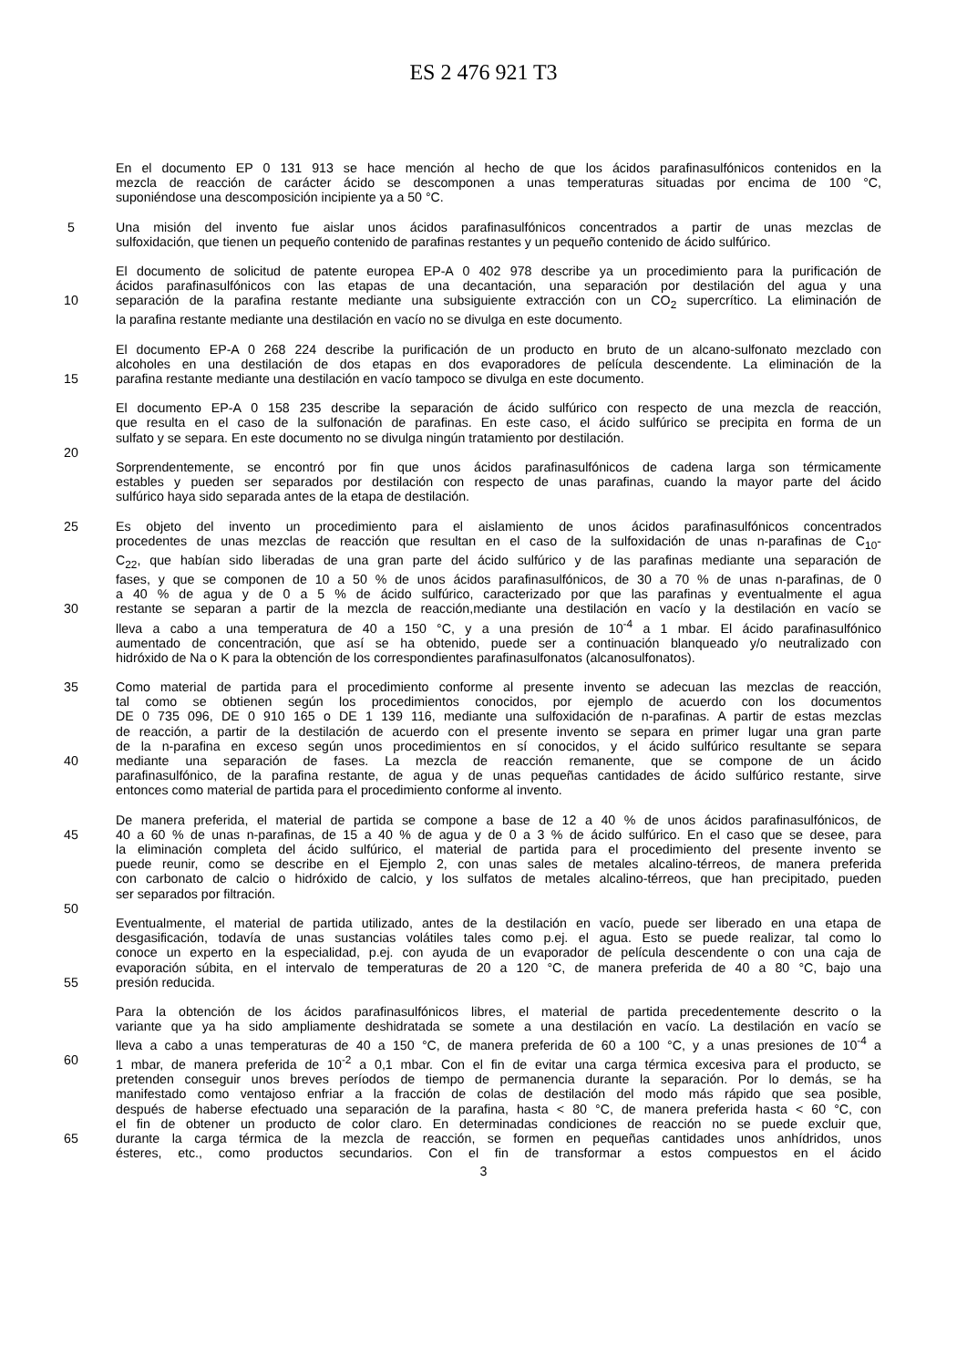ES 2 476 921 T3
En el documento EP 0 131 913 se hace mención al hecho de que los ácidos parafinasulfónicos contenidos en la
mezcla de reacción de carácter ácido se descomponen a unas temperaturas situadas por encima de 100 °C,
suponiéndose una descomposición incipiente ya a 50 °C.
5 Una misión del invento fue aislar unos ácidos parafinasulfónicos concentrados a partir de unas mezclas de
sulfoxidación, que tienen un pequeño contenido de parafinas restantes y un pequeño contenido de ácido sulfúrico.
El documento de solicitud de patente europea EP-A 0 402 978 describe ya un procedimiento para la purificación de
ácidos parafinasulfónicos con las etapas de una decantación, una separación por destilación del agua y una
10 separación de la parafina restante mediante una subsiguiente extracción con un CO<sub>2</sub> supercrítico. La eliminación de
la parafina restante mediante una destilación en vacío no se divulga en este documento.
El documento EP-A 0 268 224 describe la purificación de un producto en bruto de un alcano-sulfonato mezclado con
alcoholes en una destilación de dos etapas en dos evaporadores de película descendente. La eliminación de la
15 parafina restante mediante una destilación en vacío tampoco se divulga en este documento.
El documento EP-A 0 158 235 describe la separación de ácido sulfúrico con respecto de una mezcla de reacción,
que resulta en el caso de la sulfonación de parafinas. En este caso, el ácido sulfúrico se precipita en forma de un
sulfato y se separa. En este documento no se divulga ningún tratamiento por destilación.
20
Sorprendentemente, se encontró por fin que unos ácidos parafinasulfónicos de cadena larga son térmicamente
estables y pueden ser separados por destilación con respecto de unas parafinas, cuando la mayor parte del ácido
sulfúrico haya sido separada antes de la etapa de destilación.
25 Es objeto del invento un procedimiento para el aislamiento de unos ácidos parafinasulfónicos concentrados
procedentes de unas mezclas de reacción que resultan en el caso de la sulfoxidación de unas n-parafinas de C<sub>10</sub>-
C<sub>22</sub>, que habían sido liberadas de una gran parte del ácido sulfúrico y de las parafinas mediante una separación de
fases, y que se componen de 10 a 50 % de unos ácidos parafinasulfónicos, de 30 a 70 % de unas n-parafinas, de 0
a 40 % de agua y de 0 a 5 % de ácido sulfúrico, caracterizado por que las parafinas y eventualmente el agua
30 restante se separan a partir de la mezcla de reacción,mediante una destilación en vacío y la destilación en vacío se
lleva a cabo a una temperatura de 40 a 150 °C, y a una presión de 10<sup>-4</sup> a 1 mbar. El ácido parafinasulfónico
aumentado de concentración, que así se ha obtenido, puede ser a continuación blanqueado y/o neutralizado con
hidróxido de Na o K para la obtención de los correspondientes parafinasulfonatos (alcanosulfonatos).
35 Como material de partida para el procedimiento conforme al presente invento se adecuan las mezclas de reacción,
tal como se obtienen según los procedimientos conocidos, por ejemplo de acuerdo con los documentos
DE 0 735 096, DE 0 910 165 o DE 1 139 116, mediante una sulfoxidación de n-parafinas. A partir de estas mezclas
de reacción, a partir de la destilación de acuerdo con el presente invento se separa en primer lugar una gran parte
de la n-parafina en exceso según unos procedimientos en sí conocidos, y el ácido sulfúrico resultante se separa
40 mediante una separación de fases. La mezcla de reacción remanente, que se compone de un ácido
parafinasulfónico, de la parafina restante, de agua y de unas pequeñas cantidades de ácido sulfúrico restante, sirve
entonces como material de partida para el procedimiento conforme al invento.
De manera preferida, el material de partida se compone a base de 12 a 40 % de unos ácidos parafinasulfónicos, de
45 40 a 60 % de unas n-parafinas, de 15 a 40 % de agua y de 0 a 3 % de ácido sulfúrico. En el caso que se desee, para
la eliminación completa del ácido sulfúrico, el material de partida para el procedimiento del presente invento se
puede reunir, como se describe en el Ejemplo 2, con unas sales de metales alcalino-térreos, de manera preferida
con carbonato de calcio o hidróxido de calcio, y los sulfatos de metales alcalino-térreos, que han precipitado, pueden
ser separados por filtración.
50
Eventualmente, el material de partida utilizado, antes de la destilación en vacío, puede ser liberado en una etapa de
desgasificación, todavía de unas sustancias volátiles tales como p.ej. el agua. Esto se puede realizar, tal como lo
conoce un experto en la especialidad, p.ej. con ayuda de un evaporador de película descendente o con una caja de
evaporación súbita, en el intervalo de temperaturas de 20 a 120 °C, de manera preferida de 40 a 80 °C, bajo una
55 presión reducida.
Para la obtención de los ácidos parafinasulfónicos libres, el material de partida precedentemente descrito o la
variante que ya ha sido ampliamente deshidratada se somete a una destilación en vacío. La destilación en vacío se
lleva a cabo a unas temperaturas de 40 a 150 °C, de manera preferida de 60 a 100 °C, y a unas presiones de 10<sup>-4</sup> a
60 1 mbar, de manera preferida de 10<sup>-2</sup> a 0,1 mbar. Con el fin de evitar una carga térmica excesiva para el producto, se
pretenden conseguir unos breves períodos de tiempo de permanencia durante la separación. Por lo demás, se ha
manifestado como ventajoso enfriar a la fracción de colas de destilación del modo más rápido que sea posible,
después de haberse efectuado una separación de la parafina, hasta < 80 °C, de manera preferida hasta < 60 °C, con
el fin de obtener un producto de color claro. En determinadas condiciones de reacción no se puede excluir que,
65 durante la carga térmica de la mezcla de reacción, se formen en pequeñas cantidades unos anhídridos, unos
ésteres, etc., como productos secundarios. Con el fin de transformar a estos compuestos en el ácido
3